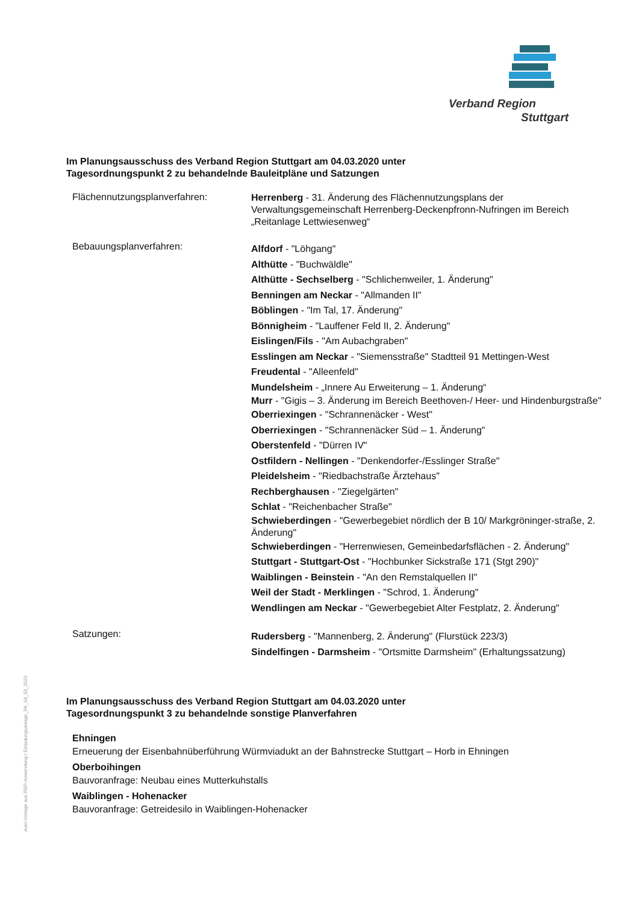Verband Region
Stuttgart
Im Planungsausschuss des Verband Region Stuttgart am 04.03.2020 unter
Tagesordnungspunkt 2 zu behandelnde Bauleitpläne und Satzungen
Flächennutzungsplanverfahren:
Herrenberg - 31. Änderung des Flächennutzungsplans der Verwaltungsgemeinschaft Herrenberg-Deckenpfronn-Nufringen im Bereich „Reitanlage Lettwiesenweg“
Bebauungsplanverfahren:
Alfdorf - "Löhgang"
Althütte - "Buchwäldle"
Althütte - Sechselberg - "Schlichenweiler, 1. Änderung"
Benningen am Neckar - "Allmanden II"
Böblingen - "Im Tal, 17. Änderung"
Bönnigheim - "Lauffener Feld II, 2. Änderung"
Eislingen/Fils - "Am Aubachgraben"
Esslingen am Neckar - "Siemensstraße" Stadtteil 91 Mettingen-West
Freudental - "Alleenfeld"
Mundelsheim - „Innere Au Erweiterung – 1. Änderung“
Murr - "Gigis – 3. Änderung im Bereich Beethoven-/ Heer- und Hindenburgstraße"
Oberriexingen - "Schrannenäcker - West"
Oberriexingen - "Schrannenäcker Süd – 1. Änderung"
Oberstenfeld - "Dürren IV"
Ostfildern - Nellingen - "Denkendorfer-/Esslinger Straße"
Pleidelsheim - "Riedbachstraße Ärztehaus"
Rechberghausen - "Ziegelgärten"
Schlat - "Reichenbacher Straße"
Schwieberdingen - "Gewerbegebiet nördlich der B 10/ Markgröninger-straße, 2. Änderung"
Schwieberdingen - "Herrenwiesen, Gemeinbedarfsflächen - 2. Änderung"
Stuttgart - Stuttgart-Ost - "Hochbunker Sickstraße 171 (Stgt 290)"
Waiblingen - Beinstein - "An den Remstalquellen II"
Weil der Stadt - Merklingen - "Schrod, 1. Änderung"
Wendlingen am Neckar - "Gewerbegebiet Alter Festplatz, 2. Änderung"
Satzungen:
Rudersberg - "Mannenberg, 2. Änderung" (Flurstück 223/3)
Sindelfingen - Darmsheim - "Ortsmitte Darmsheim" (Erhaltungssatzung)
Im Planungsausschuss des Verband Region Stuttgart am 04.03.2020 unter
Tagesordnungspunkt 3 zu behandelnde sonstige Planverfahren
Ehningen
Erneuerung der Eisenbahnüberführung Würmviadukt an der Bahnstrecke Stuttgart – Horb in Ehningen
Oberboihingen
Bauvoranfrage: Neubau eines Mutterkuhstalls
Waiblingen - Hohenacker
Bauvoranfrage: Getreidesilo in Waiblingen-Hohenacker
Auto-Vorlage aus RBP-Anwendung / Einladungsanlage_PA_04_03_2020